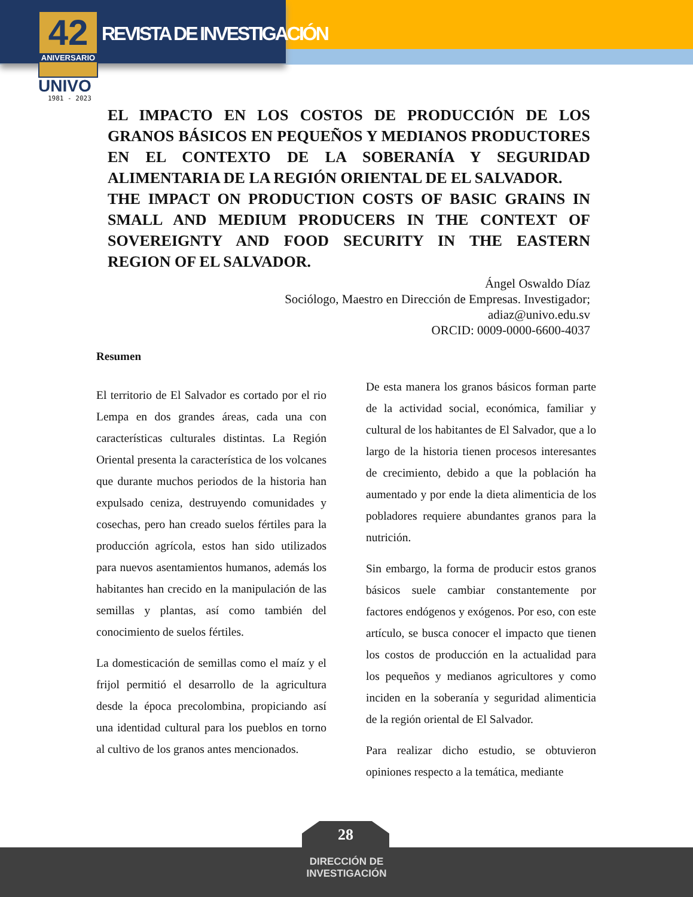42
ANIVERSARIO
UNIVO
1981 - 2023
REVISTA DE INVESTIGACIÓN
EL IMPACTO EN LOS COSTOS DE PRODUCCIÓN DE LOS GRANOS BÁSICOS EN PEQUEÑOS Y MEDIANOS PRODUCTORES EN EL CONTEXTO DE LA SOBERANÍA Y SEGURIDAD ALIMENTARIA DE LA REGIÓN ORIENTAL DE EL SALVADOR.
THE IMPACT ON PRODUCTION COSTS OF BASIC GRAINS IN SMALL AND MEDIUM PRODUCERS IN THE CONTEXT OF SOVEREIGNTY AND FOOD SECURITY IN THE EASTERN REGION OF EL SALVADOR.
Ángel Oswaldo Díaz
Sociólogo, Maestro en Dirección de Empresas. Investigador;
adiaz@univo.edu.sv
ORCID: 0009-0000-6600-4037
Resumen
El territorio de El Salvador es cortado por el rio Lempa en dos grandes áreas, cada una con características culturales distintas. La Región Oriental presenta la característica de los volcanes que durante muchos periodos de la historia han expulsado ceniza, destruyendo comunidades y cosechas, pero han creado suelos fértiles para la producción agrícola, estos han sido utilizados para nuevos asentamientos humanos, además los habitantes han crecido en la manipulación de las semillas y plantas, así como también del conocimiento de suelos fértiles.
La domesticación de semillas como el maíz y el frijol permitió el desarrollo de la agricultura desde la época precolombina, propiciando así una identidad cultural para los pueblos en torno al cultivo de los granos antes mencionados.
De esta manera los granos básicos forman parte de la actividad social, económica, familiar y cultural de los habitantes de El Salvador, que a lo largo de la historia tienen procesos interesantes de crecimiento, debido a que la población ha aumentado y por ende la dieta alimenticia de los pobladores requiere abundantes granos para la nutrición.
Sin embargo, la forma de producir estos granos básicos suele cambiar constantemente por factores endógenos y exógenos. Por eso, con este artículo, se busca conocer el impacto que tienen los costos de producción en la actualidad para los pequeños y medianos agricultores y como inciden en la soberanía y seguridad alimenticia de la región oriental de El Salvador.
Para realizar dicho estudio, se obtuvieron opiniones respecto a la temática, mediante
28
DIRECCIÓN DE
INVESTIGACIÓN